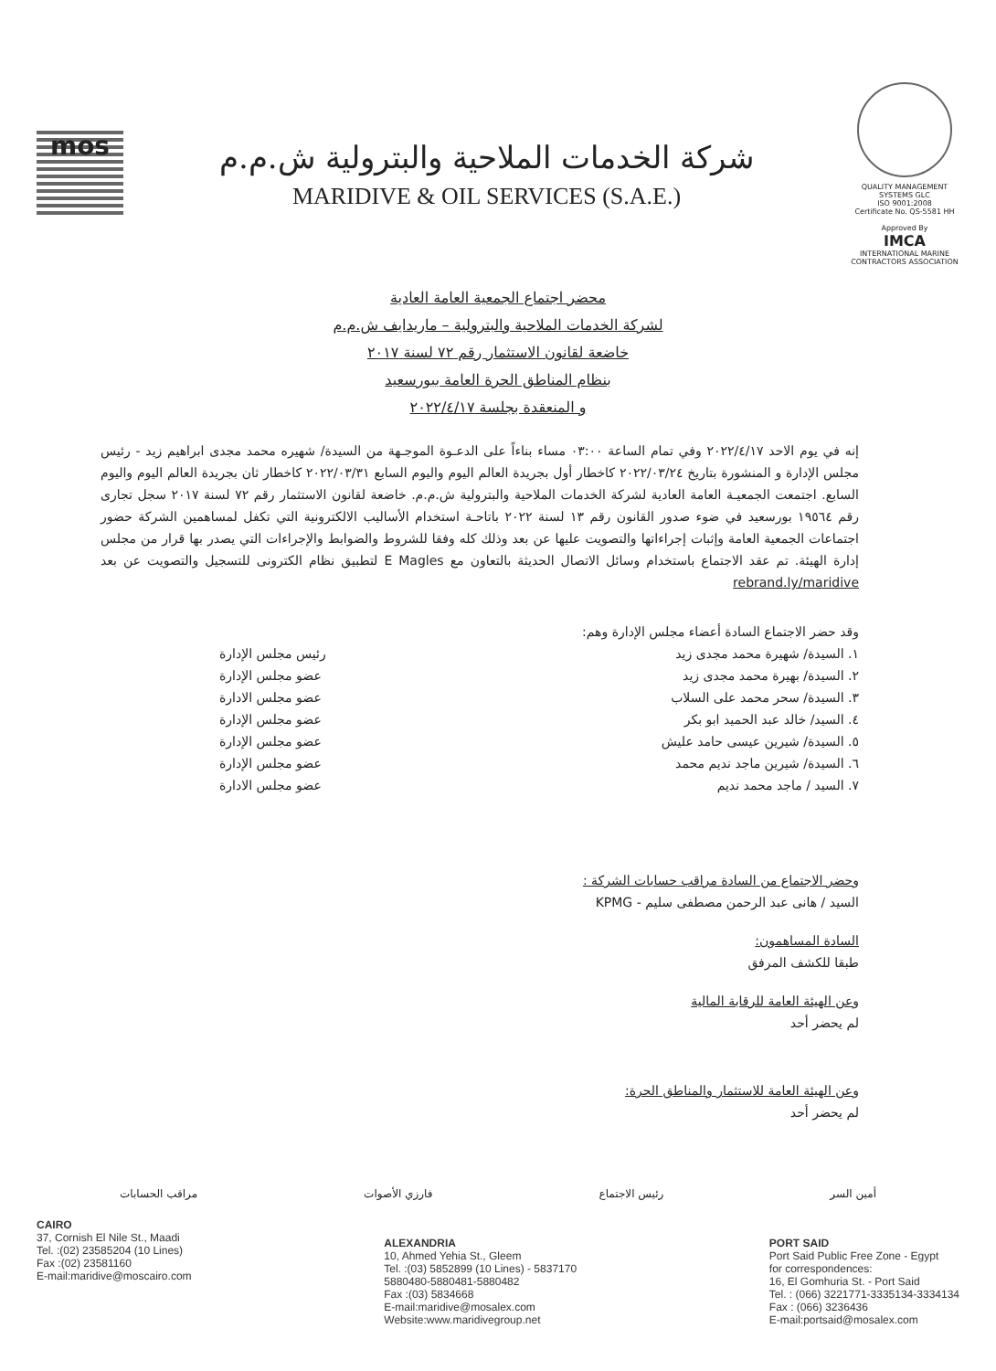mos
شركة الخدمات الملاحية والبترولية ش.م.م
MARIDIVE & OIL SERVICES (S.A.E.)
QUALITY MANAGEMENT SYSTEMS GLC
ISO 9001:2008
Certificate No. QS-5581 HH
Approved By
IMCA
INTERNATIONAL MARINE CONTRACTORS ASSOCIATION
محضر اجتماع الجمعية العامة العادية
لشركة الخدمات الملاحية والبترولية – ماريدايف ش.م.م
خاضعة لقانون الاستثمار رقم ٧٢ لسنة ٢٠١٧
بنظام المناطق الحرة العامة ببورسعيد
و المنعقدة بجلسة ٢٠٢٢/٤/١٧
إنه في يوم الاحد ٢٠٢٢/٤/١٧ وفي تمام الساعة ٠٣:٠٠ مساء بناءاً على الدعـوة الموجـهة من السيدة/ شهيره محمد مجدى ابراهيم زيد - رئيس مجلس الإدارة و المنشورة بتاريخ ٢٠٢٢/٠٣/٢٤ كاخطار أول بجريدة العالم اليوم واليوم السابع ٢٠٢٢/٠٣/٣١ كاخطار ثان بجريدة العالم اليوم واليوم السابع. اجتمعت الجمعيـة العامة العادية لشركة الخدمات الملاحية والبترولية ش.م.م. خاضعة لقانون الاستثمار رقم ٧٢ لسنة ٢٠١٧ سجل تجارى رقم ١٩٥٦٤ بورسعيد في ضوء صدور القانون رقم ١٣ لسنة ٢٠٢٢ باتاحـة استخدام الأساليب الالكترونية التي تكفل لمساهمين الشركة حضور اجتماعات الجمعية العامة وإثبات إجراءاتها والتصويت عليها عن بعد وذلك كله وفقا للشروط والضوابط والإجراءات التي يصدر بها قرار من مجلس إدارة الهيئة. تم عقد الاجتماع باستخدام وسائل الاتصال الحديثة بالتعاون مع E Magles لتطبيق نظام الكترونى للتسجيل والتصويت عن بعد rebrand.ly/maridive
وقد حضر الاجتماع السادة أعضاء مجلس الإدارة وهم:
١. السيدة/ شهيرة محمد مجدى زيد رئيس مجلس الإدارة
٢. السيدة/ بهيرة محمد مجدى زيد عضو مجلس الإدارة
٣. السيدة/ سحر محمد على السلاب عضو مجلس الادارة
٤. السيد/ خالد عبد الحميد ابو بكر عضو مجلس الإدارة
٥. السيدة/ شيرين عيسى حامد عليش عضو مجلس الإدارة
٦. السيدة/ شيرين ماجد نديم محمد عضو مجلس الإدارة
٧. السيد / ماجد محمد نديم عضو مجلس الادارة
وحضر الاجتماع من السادة مراقب حسابات الشركة :
السيد / هانى عبد الرحمن مصطفى سليم - KPMG
السادة المساهمون:
طبقا للكشف المرفق
وعن الهيئة العامة للرقابة المالية
لم يحضر أحد
وعن الهيئة العامة للاستثمار والمناطق الحرة:
لم يحضر أحد
أمين السر رئيس الاجتماع فارزي الأصوات مراقب الحسابات
CAIRO
37, Cornish El Nile St., Maadi
Tel. :(02) 23585204 (10 Lines)
Fax :(02) 23581160
E-mail:maridive@moscairo.com
ALEXANDRIA
10, Ahmed Yehia St., Gleem
Tel. :(03) 5852899 (10 Lines) - 5837170
5880480-5880481-5880482
Fax :(03) 5834668
E-mail:maridive@mosalex.com
Website:www.maridivegroup.net
PORT SAID
Port Said Public Free Zone - Egypt
for correspondences:
16, El Gomhuria St. - Port Said
Tel. : (066) 3221771-3335134-3334134
Fax : (066) 3236436
E-mail:portsaid@mosalex.com